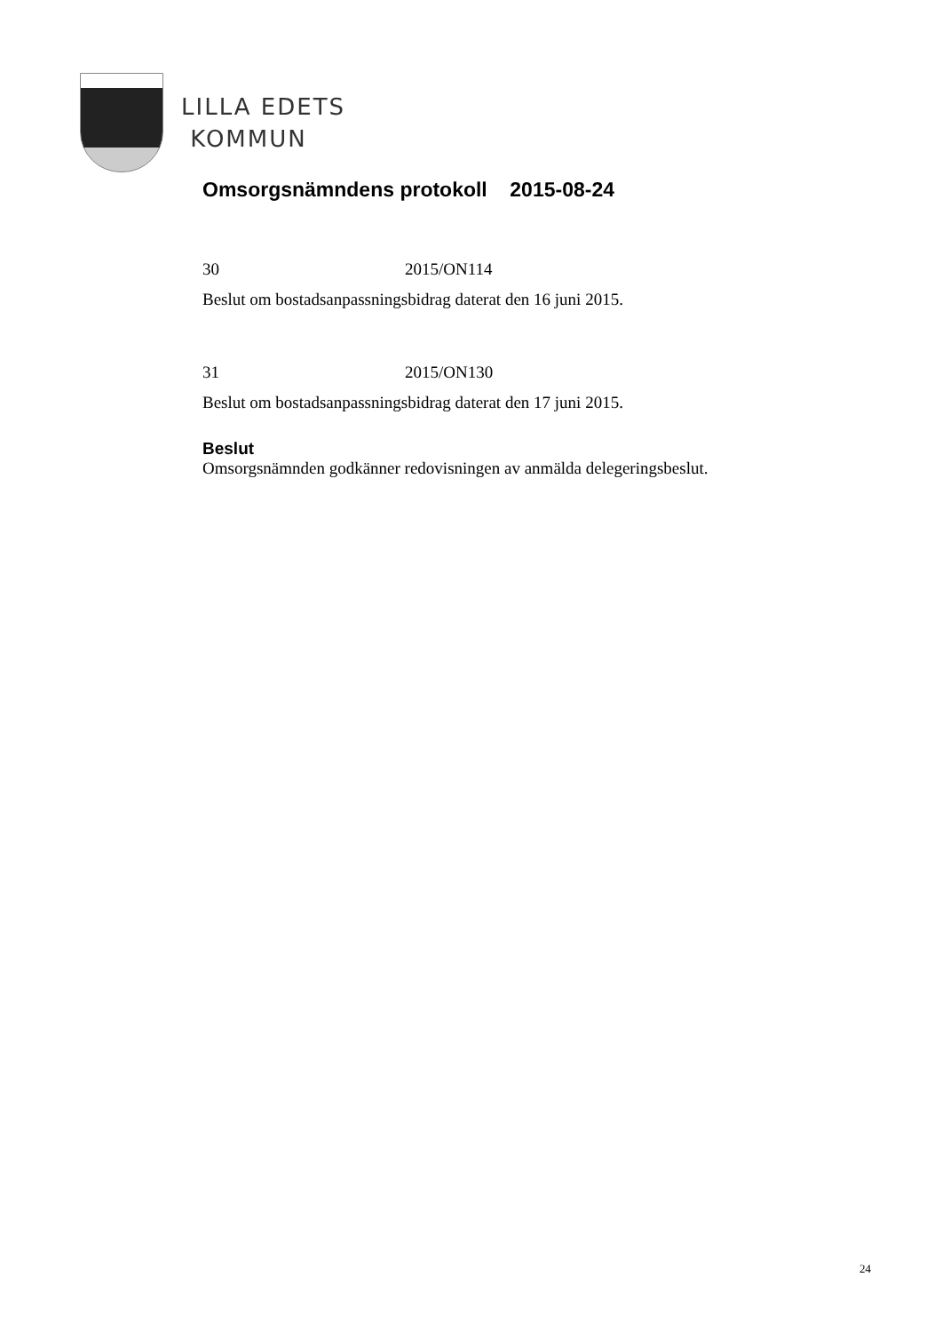LILLA EDETS
KOMMUN
Omsorgsnämndens protokoll 2015-08-24
30 2015/ON114
Beslut om bostadsanpassningsbidrag daterat den 16 juni 2015.
31 2015/ON130
Beslut om bostadsanpassningsbidrag daterat den 17 juni 2015.
Beslut
Omsorgsnämnden godkänner redovisningen av anmälda delegeringsbeslut.
24